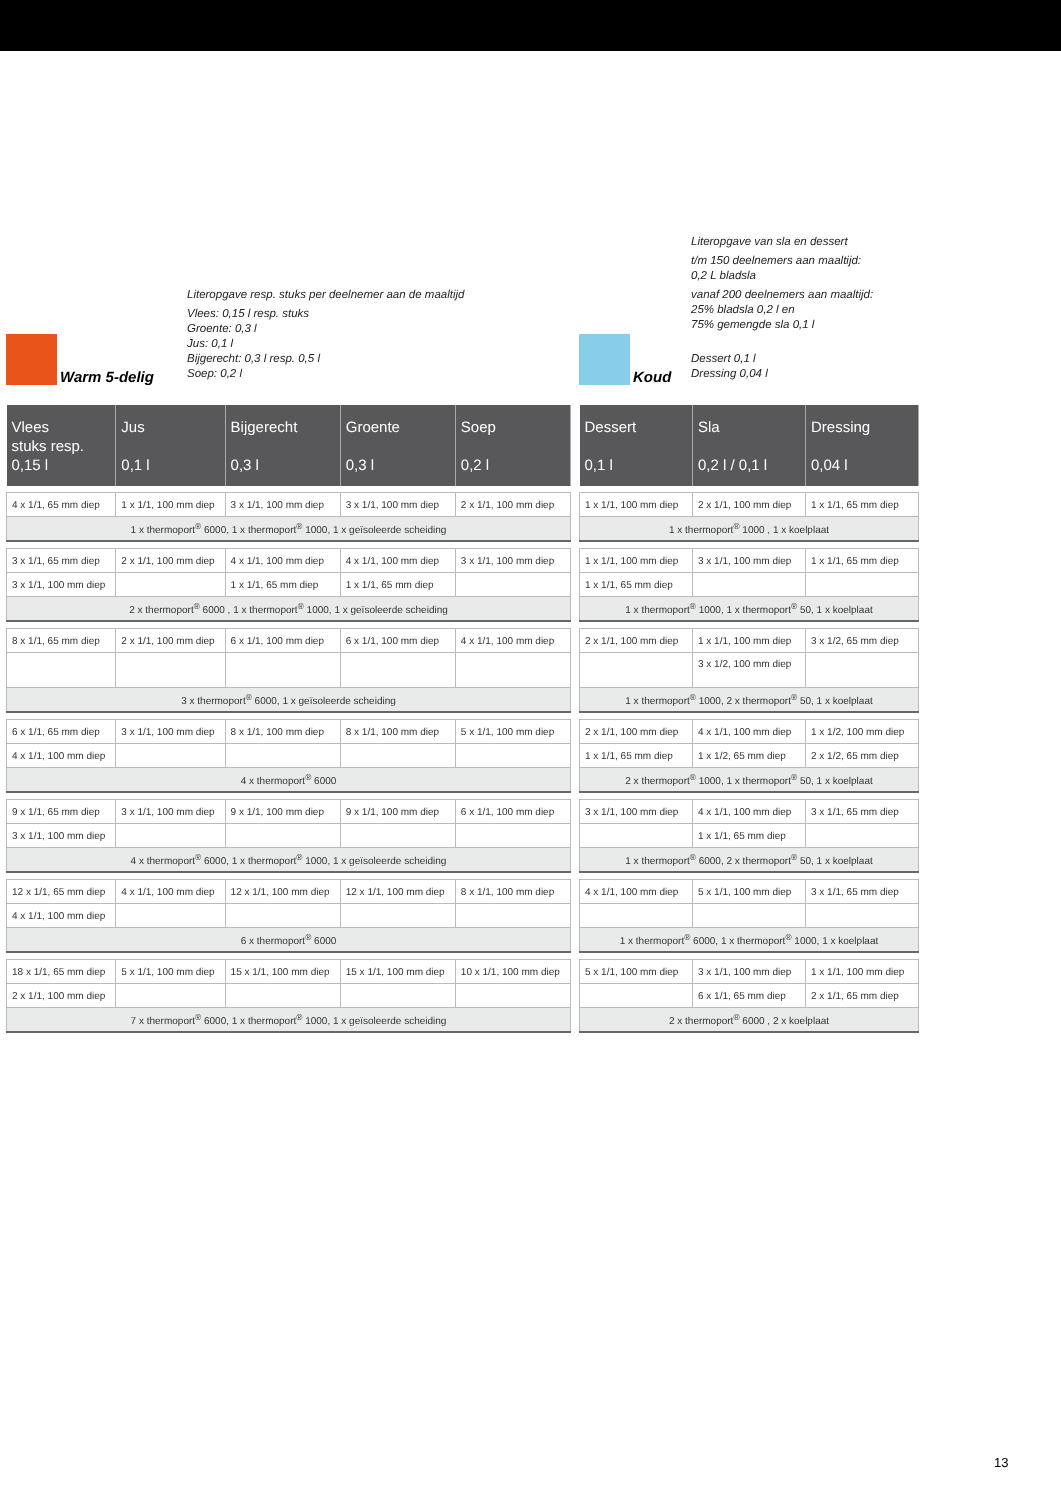Warm 5-delig
Literopgave resp. stuks per deelnemer aan de maaltijd
Vlees: 0,15 l resp. stuks
Groente: 0,3 l
Jus: 0,1 l
Bijgerecht: 0,3 l resp. 0,5 l
Soep: 0,2 l
| Vlees stuks resp. 0,15 l | Jus 0,1 l | Bijgerecht 0,3 l | Groente 0,3 l | Soep 0,2 l |
| --- | --- | --- | --- | --- |
| 4 x 1/1, 65 mm diep | 1 x 1/1, 100 mm diep | 3 x 1/1, 100 mm diep | 3 x 1/1, 100 mm diep | 2 x 1/1, 100 mm diep |
| 1 x thermoport<sup>®</sup> 6000, 1 x thermoport<sup>®</sup> 1000, 1 x geïsoleerde scheiding | | | | |
| 3 x 1/1, 65 mm diep | 2 x 1/1, 100 mm diep | 4 x 1/1, 100 mm diep | 4 x 1/1, 100 mm diep | 3 x 1/1, 100 mm diep |
| 3 x 1/1, 100 mm diep | | 1 x 1/1, 65 mm diep | 1 x 1/1, 65 mm diep | |
| 2 x thermoport<sup>®</sup> 6000 , 1 x thermoport<sup>®</sup> 1000, 1 x geïsoleerde scheiding | | | | |
| 8 x 1/1, 65 mm diep | 2 x 1/1, 100 mm diep | 6 x 1/1, 100 mm diep | 6 x 1/1, 100 mm diep | 4 x 1/1, 100 mm diep |
| 3 x thermoport<sup>®</sup> 6000, 1 x geïsoleerde scheiding | | | | |
| 6 x 1/1, 65 mm diep | 3 x 1/1, 100 mm diep | 8 x 1/1, 100 mm diep | 8 x 1/1, 100 mm diep | 5 x 1/1, 100 mm diep |
| 4 x 1/1, 100 mm diep | | | | |
| 4 x thermoport<sup>®</sup> 6000 | | | | |
| 9 x 1/1, 65 mm diep | 3 x 1/1, 100 mm diep | 9 x 1/1, 100 mm diep | 9 x 1/1, 100 mm diep | 6 x 1/1, 100 mm diep |
| 3 x 1/1, 100 mm diep | | | | |
| 4 x thermoport<sup>®</sup> 6000, 1 x thermoport<sup>®</sup> 1000, 1 x geïsoleerde scheiding | | | | |
| 12 x 1/1, 65 mm diep | 4 x 1/1, 100 mm diep | 12 x 1/1, 100 mm diep | 12 x 1/1, 100 mm diep | 8 x 1/1, 100 mm diep |
| 4 x 1/1, 100 mm diep | | | | |
| 6 x thermoport<sup>®</sup> 6000 | | | | |
| 18 x 1/1, 65 mm diep | 5 x 1/1, 100 mm diep | 15 x 1/1, 100 mm diep | 15 x 1/1, 100 mm diep | 10 x 1/1, 100 mm diep |
| 2 x 1/1, 100 mm diep | | | | |
| 7 x thermoport<sup>®</sup> 6000, 1 x thermoport<sup>®</sup> 1000, 1 x geïsoleerde scheiding | | | | |
Koud
Literopgave van sla en dessert
t/m 150 deelnemers aan maaltijd:
0,2 L bladsla
vanaf 200 deelnemers aan maaltijd:
25% bladsla 0,2 l en
75% gemengde sla 0,1 l
Dessert 0,1 l
Dressing 0,04 l
| Dessert 0,1 l | Sla 0,2 l / 0,1 l | Dressing 0,04 l |
| --- | --- | --- |
| 1 x 1/1, 100 mm diep | 2 x 1/1, 100 mm diep | 1 x 1/1, 65 mm diep |
| 1 x thermoport<sup>®</sup> 1000 , 1 x koelplaat | | |
| 1 x 1/1, 100 mm diep | 3 x 1/1, 100 mm diep | 1 x 1/1, 65 mm diep |
| 1 x 1/1, 65 mm diep | | |
| 1 x thermoport<sup>®</sup> 1000, 1 x thermoport<sup>®</sup> 50, 1 x koelplaat | | |
| 2 x 1/1, 100 mm diep | 1 x 1/1, 100 mm diep | 3 x 1/2, 65 mm diep |
| | 3 x 1/2, 100 mm diep | |
| 1 x thermoport<sup>®</sup> 1000, 2 x thermoport<sup>®</sup> 50, 1 x koelplaat | | |
| 2 x 1/1, 100 mm diep | 4 x 1/1, 100 mm diep | 1 x 1/2, 100 mm diep |
| 1 x 1/1, 65 mm diep | 1 x 1/2, 65 mm diep | 2 x 1/2, 65 mm diep |
| 2 x thermoport<sup>®</sup> 1000, 1 x thermoport<sup>®</sup> 50, 1 x koelplaat | | |
| 3 x 1/1, 100 mm diep | 4 x 1/1, 100 mm diep | 3 x 1/1, 65 mm diep |
| | 1 x 1/1, 65 mm diep | |
| 1 x thermoport<sup>®</sup> 6000, 2 x thermoport<sup>®</sup> 50, 1 x koelplaat | | |
| 4 x 1/1, 100 mm diep | 5 x 1/1, 100 mm diep | 3 x 1/1, 65 mm diep |
| 1 x thermoport<sup>®</sup> 6000, 1 x thermoport<sup>®</sup> 1000, 1 x koelplaat | | |
| 5 x 1/1, 100 mm diep | 3 x 1/1, 100 mm diep | 1 x 1/1, 100 mm diep |
| | 6 x 1/1, 65 mm diep | 2 x 1/1, 65 mm diep |
| 2 x thermoport<sup>®</sup> 6000 , 2 x koelplaat | | |
13